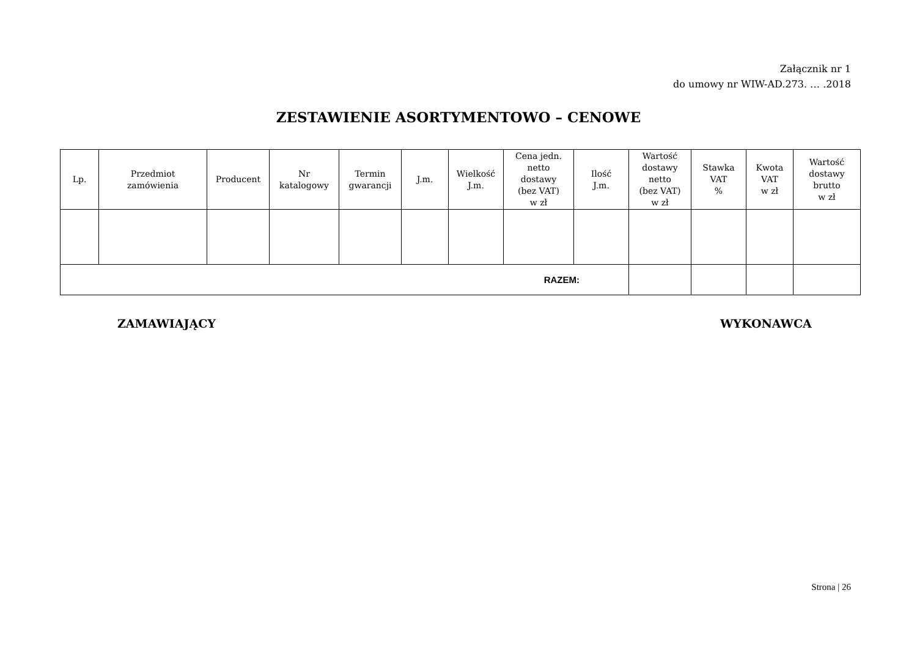Załącznik nr 1
do umowy nr WIW-AD.273. … .2018
ZESTAWIENIE ASORTYMENTOWO – CENOWE
| Lp. | Przedmiot zamówienia | Producent | Nr katalogowy | Termin gwarancji | J.m. | Wielkość J.m. | Cena jedn. netto dostawy (bez VAT) w zł | Ilość J.m. | Wartość dostawy netto (bez VAT) w zł | Stawka VAT % | Kwota VAT w zł | Wartość dostawy brutto w zł |
| --- | --- | --- | --- | --- | --- | --- | --- | --- | --- | --- | --- | --- |
| RAZEM: | | | | | | | | | | | | |
ZAMAWIAJĄCY WYKONAWCA
Strona | 26